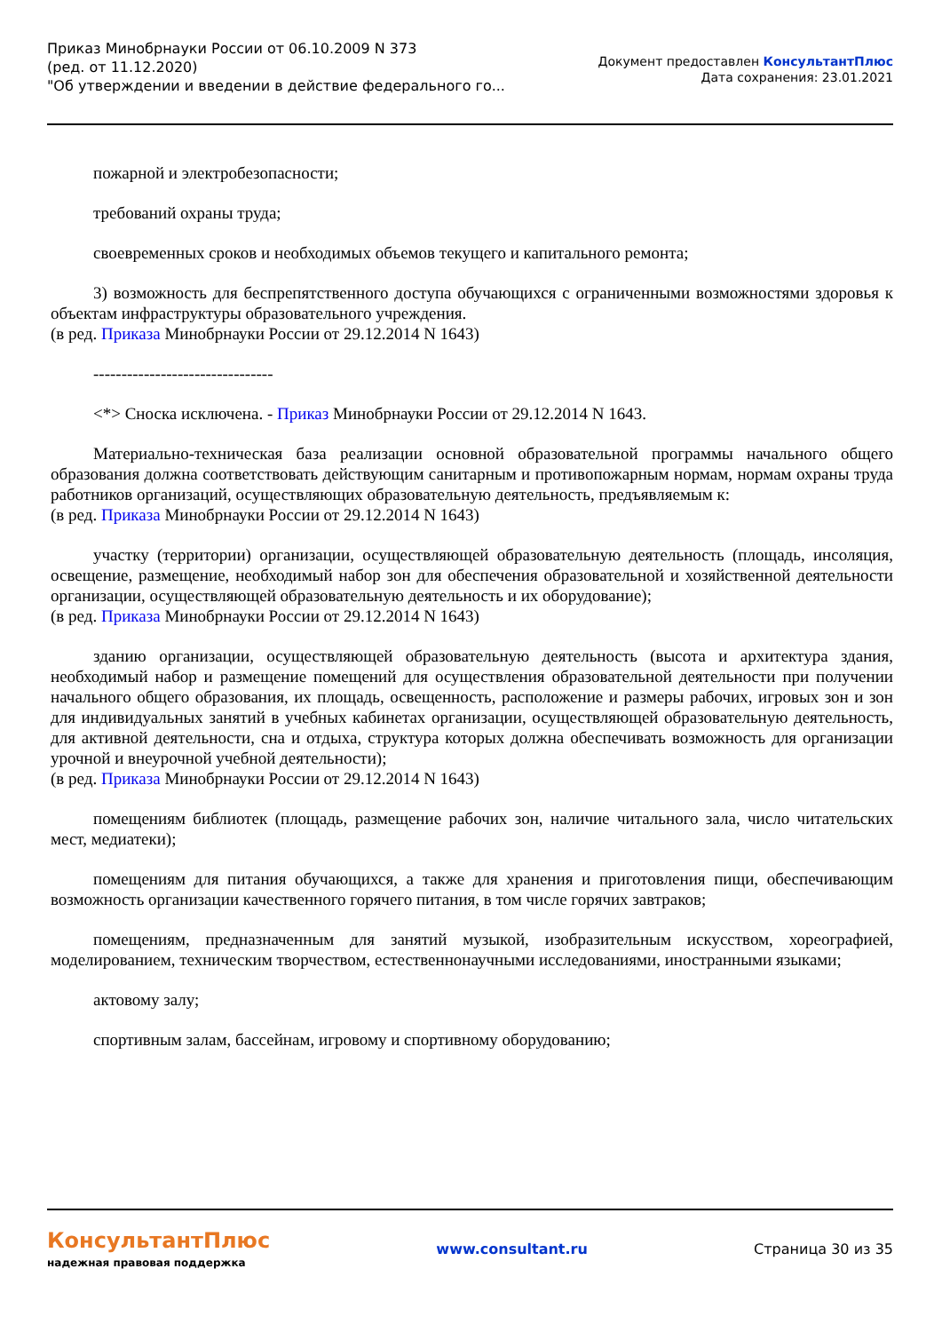Приказ Минобрнауки России от 06.10.2009 N 373
(ред. от 11.12.2020)
"Об утверждении и введении в действие федерального го...
Документ предоставлен КонсультантПлюс
Дата сохранения: 23.01.2021
пожарной и электробезопасности;
требований охраны труда;
своевременных сроков и необходимых объемов текущего и капитального ремонта;
3) возможность для беспрепятственного доступа обучающихся с ограниченными возможностями здоровья к объектам инфраструктуры образовательного учреждения.
(в ред. Приказа Минобрнауки России от 29.12.2014 N 1643)
--------------------------------
<*> Сноска исключена. - Приказ Минобрнауки России от 29.12.2014 N 1643.
Материально-техническая база реализации основной образовательной программы начального общего образования должна соответствовать действующим санитарным и противопожарным нормам, нормам охраны труда работников организаций, осуществляющих образовательную деятельность, предъявляемым к:
(в ред. Приказа Минобрнауки России от 29.12.2014 N 1643)
участку (территории) организации, осуществляющей образовательную деятельность (площадь, инсоляция, освещение, размещение, необходимый набор зон для обеспечения образовательной и хозяйственной деятельности организации, осуществляющей образовательную деятельность и их оборудование);
(в ред. Приказа Минобрнауки России от 29.12.2014 N 1643)
зданию организации, осуществляющей образовательную деятельность (высота и архитектура здания, необходимый набор и размещение помещений для осуществления образовательной деятельности при получении начального общего образования, их площадь, освещенность, расположение и размеры рабочих, игровых зон и зон для индивидуальных занятий в учебных кабинетах организации, осуществляющей образовательную деятельность, для активной деятельности, сна и отдыха, структура которых должна обеспечивать возможность для организации урочной и внеурочной учебной деятельности);
(в ред. Приказа Минобрнауки России от 29.12.2014 N 1643)
помещениям библиотек (площадь, размещение рабочих зон, наличие читального зала, число читательских мест, медиатеки);
помещениям для питания обучающихся, а также для хранения и приготовления пищи, обеспечивающим возможность организации качественного горячего питания, в том числе горячих завтраков;
помещениям, предназначенным для занятий музыкой, изобразительным искусством, хореографией, моделированием, техническим творчеством, естественнонаучными исследованиями, иностранными языками;
актовому залу;
спортивным залам, бассейнам, игровому и спортивному оборудованию;
КонсультантПлюс
надежная правовая поддержка
www.consultant.ru Страница 30 из 35